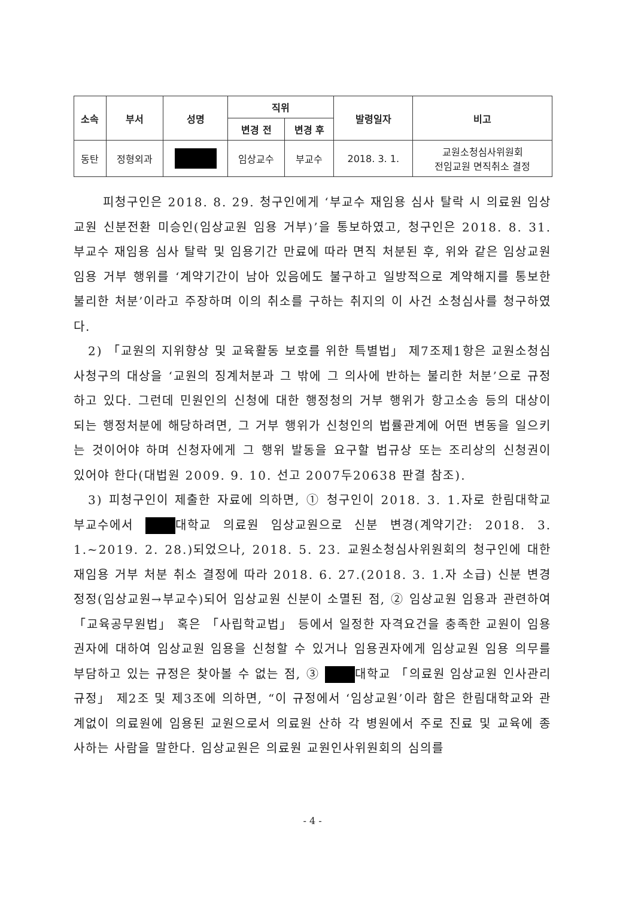| 소속 | 부서 | 성명 | 직위 | | 발령일자 | 비고 |
| --- | --- | --- | --- | --- | --- | --- |
| | | | 변경 전 | 변경 후 | | |
| 동탄 | 정형외과 | | 임상교수 | 부교수 | 2018. 3. 1. | 교원소청심사위원회 전임교원 면직취소 결정 |
피청구인은 2018. 8. 29. 청구인에게 ‘부교수 재임용 심사 탈락 시 의료원 임상교원 신분전환 미승인(임상교원 임용 거부)’을 통보하였고, 청구인은 2018. 8. 31. 부교수 재임용 심사 탈락 및 임용기간 만료에 따라 면직 처분된 후, 위와 같은 임상교원 임용 거부 행위를 ‘계약기간이 남아 있음에도 불구하고 일방적으로 계약해지를 통보한 불리한 처분’이라고 주장하며 이의 취소를 구하는 취지의 이 사건 소청심사를 청구하였다.
2) 「교원의 지위향상 및 교육활동 보호를 위한 특별법」 제7조제1항은 교원소청심사청구의 대상을 ‘교원의 징계처분과 그 밖에 그 의사에 반하는 불리한 처분’으로 규정하고 있다. 그런데 민원인의 신청에 대한 행정청의 거부 행위가 항고소송 등의 대상이 되는 행정처분에 해당하려면, 그 거부 행위가 신청인의 법률관계에 어떤 변동을 일으키는 것이어야 하며 신청자에게 그 행위 발동을 요구할 법규상 또는 조리상의 신청권이 있어야 한다(대법원 2009. 9. 10. 선고 2007두20638 판결 참조).
3) 피청구인이 제출한 자료에 의하면, ① 청구인이 2018. 3. 1.자로 한림대학교 부교수에서 대학교 의료원 임상교원으로 신분 변경(계약기간: 2018. 3. 1.~2019. 2. 28.)되었으나, 2018. 5. 23. 교원소청심사위원회의 청구인에 대한 재임용 거부 처분 취소 결정에 따라 2018. 6. 27.(2018. 3. 1.자 소급) 신분 변경 정정(임상교원→부교수)되어 임상교원 신분이 소멸된 점, ② 임상교원 임용과 관련하여 「교육공무원법」 혹은 「사립학교법」 등에서 일정한 자격요건을 충족한 교원이 임용권자에 대하여 임상교원 임용을 신청할 수 있거나 임용권자에게 임상교원 임용 의무를 부담하고 있는 규정은 찾아볼 수 없는 점, ③ 대학교 「의료원 임상교원 인사관리 규정」 제2조 및 제3조에 의하면, “이 규정에서 ‘임상교원’이라 함은 한림대학교와 관계없이 의료원에 임용된 교원으로서 의료원 산하 각 병원에서 주로 진료 및 교육에 종사하는 사람을 말한다. 임상교원은 의료원 교원인사위원회의 심의를
- 4 -